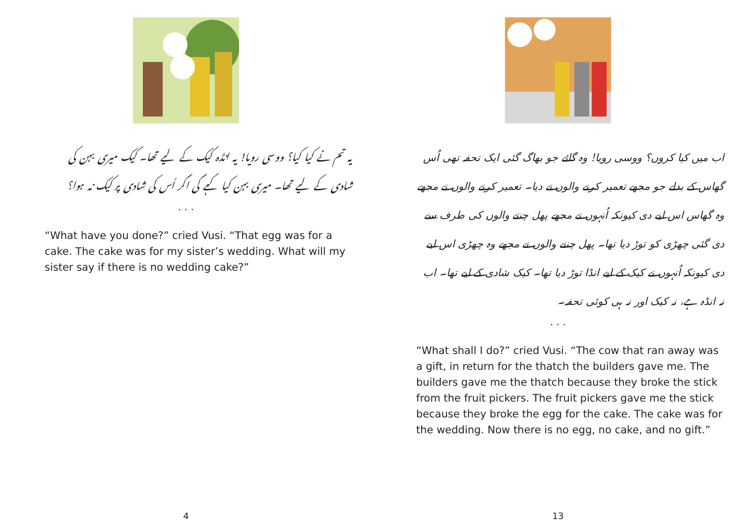یہ تم نے کیا کیا؟ ووسی رویا! یہ انڈہ کیک کے لیے تھا۔ کیک میری بہن کی شادی کے لیے تھا۔ میری بہن کیا کہے گی اگر اُس کی شادی پر کیک نہ ہوا؟
. . .
“What have you done?” cried Vusi. “That egg was for a cake. The cake was for my sister’s wedding. What will my sister say if there is no wedding cake?”
4
اب میں کیا کروں؟ ووسی رویا! وہ گائے جو بھاگ گئی ایک تحفہ تھی اُس گھاس کے بدلے جو مجھے تعمیر کرنے والوں نے دیا۔ تعمیر کرنے والوں نے مجھے وہ گھاس اس لیے دی کیونکہ اُنہوں نے مجھے پھل چننے والوں کی طرف سے دی گئی چھڑی کو توڑ دیا تھا۔ پھل چننے والوں نے مجھے وہ چھڑی اس لیے دی کیونکہ اُنہوں نے کیک کے لیے انڈا توڑ دیا تھا۔ کیک شادی کے لیے تھا۔ اب نہ انڈہ ہے، نہ کیک اور نہ ہی کوئی تحفہ۔
. . .
“What shall I do?” cried Vusi. “The cow that ran away was a gift, in return for the thatch the builders gave me. The builders gave me the thatch because they broke the stick from the fruit pickers. The fruit pickers gave me the stick because they broke the egg for the cake. The cake was for the wedding. Now there is no egg, no cake, and no gift.”
13